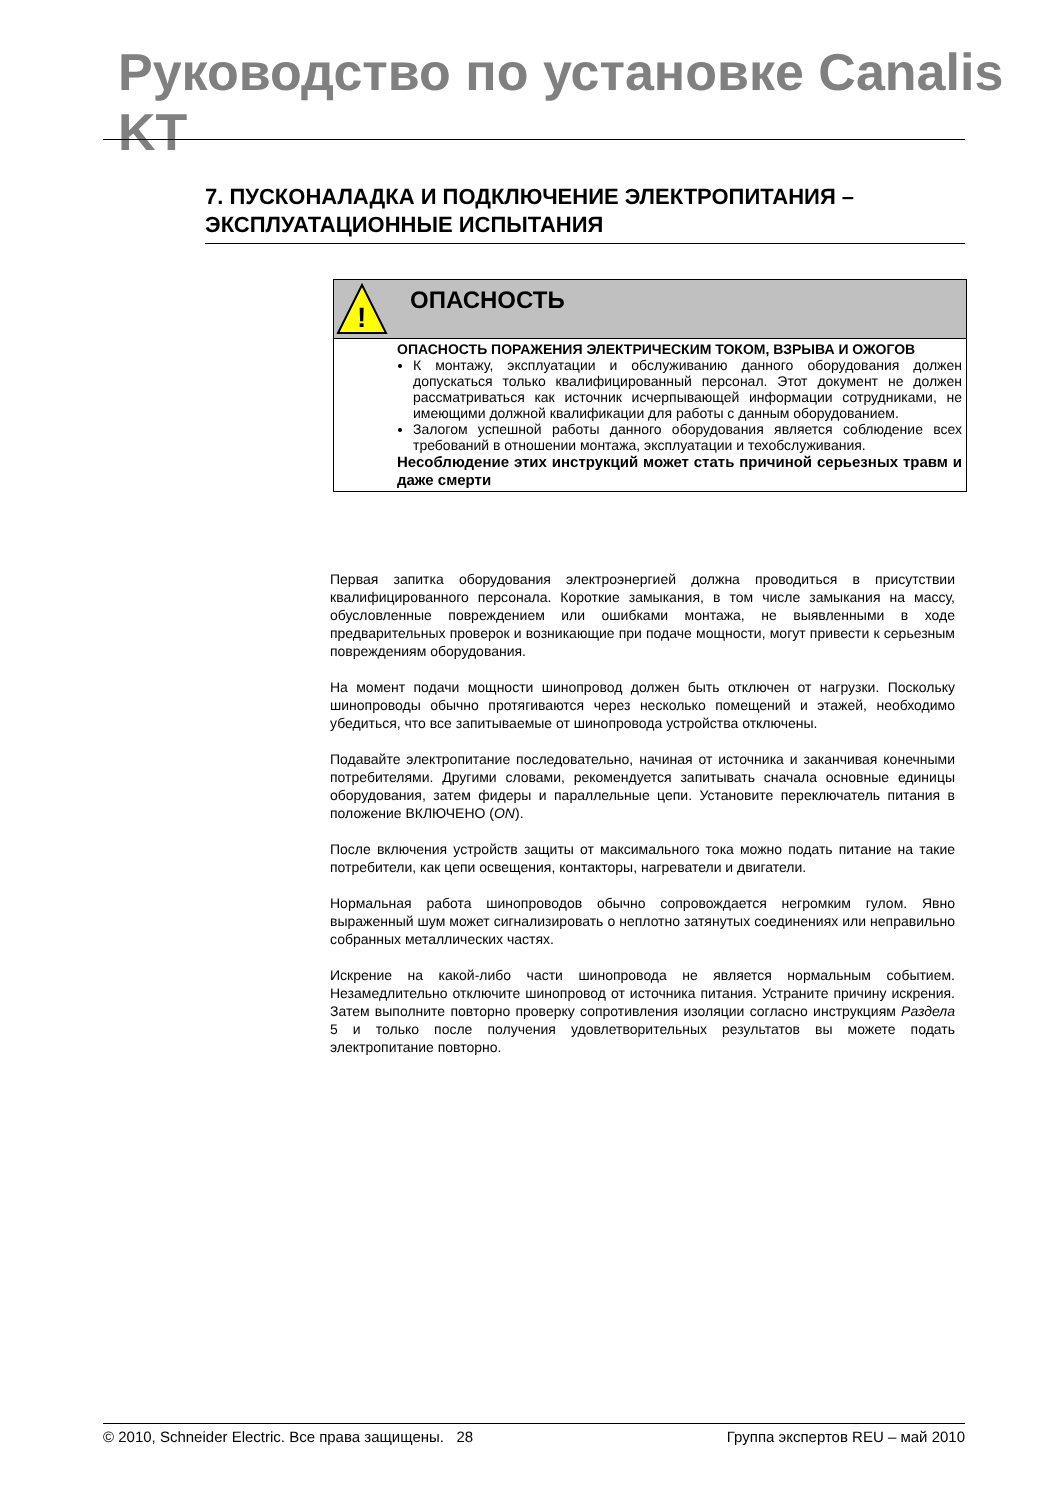Руководство по установке Canalis KT
7. ПУСКОНАЛАДКА И ПОДКЛЮЧЕНИЕ ЭЛЕКТРОПИТАНИЯ – ЭКСПЛУАТАЦИОННЫЕ ИСПЫТАНИЯ
!
ОПАСНОСТЬ
ОПАСНОСТЬ ПОРАЖЕНИЯ ЭЛЕКТРИЧЕСКИМ ТОКОМ, ВЗРЫВА И ОЖОГОВ
К монтажу, эксплуатации и обслуживанию данного оборудования должен допускаться только квалифицированный персонал. Этот документ не должен рассматриваться как источник исчерпывающей информации сотрудниками, не имеющими должной квалификации для работы с данным оборудованием.
Залогом успешной работы данного оборудования является соблюдение всех требований в отношении монтажа, эксплуатации и техобслуживания.
Несоблюдение этих инструкций может стать причиной серьезных травм и даже смерти
Первая запитка оборудования электроэнергией должна проводиться в присутствии квалифицированного персонала. Короткие замыкания, в том числе замыкания на массу, обусловленные повреждением или ошибками монтажа, не выявленными в ходе предварительных проверок и возникающие при подаче мощности, могут привести к серьезным повреждениям оборудования.
На момент подачи мощности шинопровод должен быть отключен от нагрузки. Поскольку шинопроводы обычно протягиваются через несколько помещений и этажей, необходимо убедиться, что все запитываемые от шинопровода устройства отключены.
Подавайте электропитание последовательно, начиная от источника и заканчивая конечными потребителями. Другими словами, рекомендуется запитывать сначала основные единицы оборудования, затем фидеры и параллельные цепи. Установите переключатель питания в положение ВКЛЮЧЕНО (ON).
После включения устройств защиты от максимального тока можно подать питание на такие потребители, как цепи освещения, контакторы, нагреватели и двигатели.
Нормальная работа шинопроводов обычно сопровождается негромким гулом. Явно выраженный шум может сигнализировать о неплотно затянутых соединениях или неправильно собранных металлических частях.
Искрение на какой-либо части шинопровода не является нормальным событием. Незамедлительно отключите шинопровод от источника питания. Устраните причину искрения. Затем выполните повторно проверку сопротивления изоляции согласно инструкциям Раздела 5 и только после получения удовлетворительных результатов вы можете подать электропитание повторно.
© 2010, Schneider Electric. Все права защищены. 28 Группа экспертов REU – май 2010